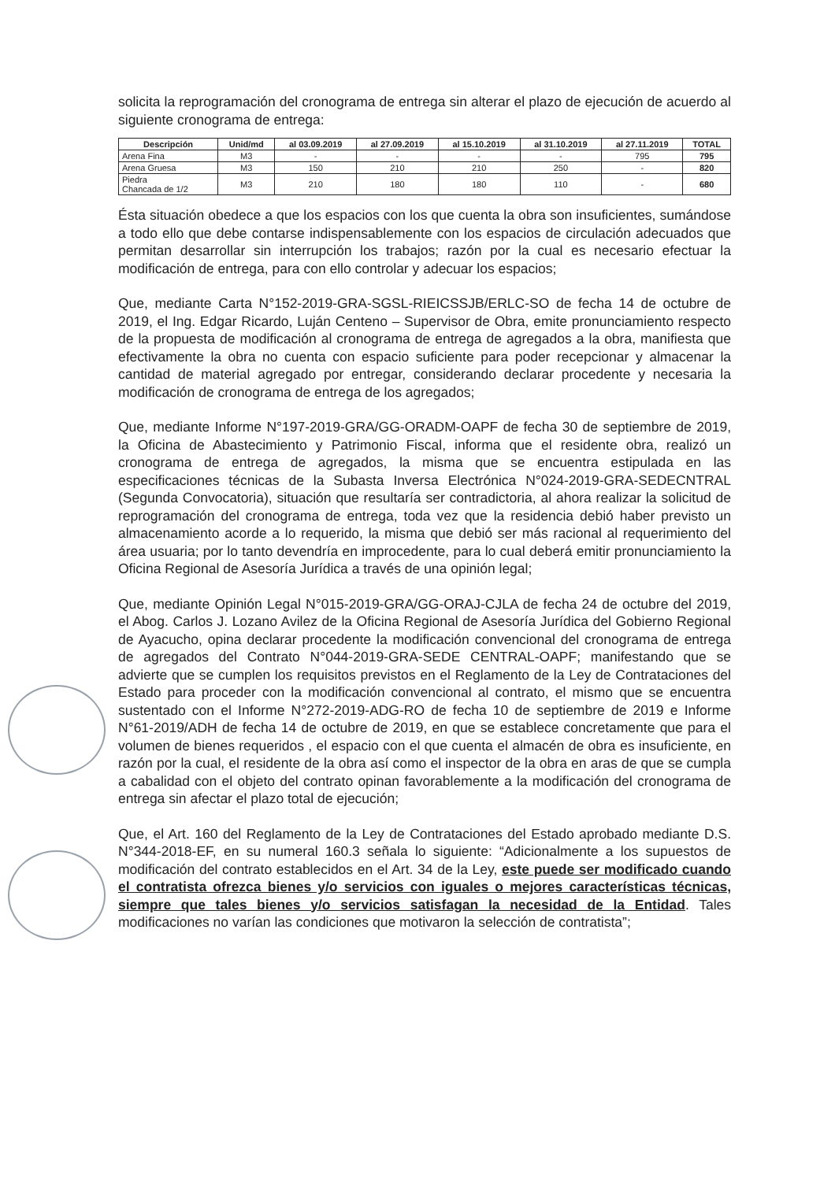solicita la reprogramación del cronograma de entrega sin alterar el plazo de ejecución de acuerdo al siguiente cronograma de entrega:
| Descripción | Unid/md | al 03.09.2019 | al 27.09.2019 | al 15.10.2019 | al 31.10.2019 | al 27.11.2019 | TOTAL |
| --- | --- | --- | --- | --- | --- | --- | --- |
| Arena Fina | M3 | - | - | - | - | 795 | 795 |
| Arena Gruesa | M3 | 150 | 210 | 210 | 250 | - | 820 |
| Piedra Chancada de 1/2 | M3 | 210 | 180 | 180 | 110 | - | 680 |
Ésta situación obedece a que los espacios con los que cuenta la obra son insuficientes, sumándose a todo ello que debe contarse indispensablemente con los espacios de circulación adecuados que permitan desarrollar sin interrupción los trabajos; razón por la cual es necesario efectuar la modificación de entrega, para con ello controlar y adecuar los espacios;
Que, mediante Carta N°152-2019-GRA-SGSL-RIEICSSJB/ERLC-SO de fecha 14 de octubre de 2019, el Ing. Edgar Ricardo, Luján Centeno – Supervisor de Obra, emite pronunciamiento respecto de la propuesta de modificación al cronograma de entrega de agregados a la obra, manifiesta que efectivamente la obra no cuenta con espacio suficiente para poder recepcionar y almacenar la cantidad de material agregado por entregar, considerando declarar procedente y necesaria la modificación de cronograma de entrega de los agregados;
Que, mediante Informe N°197-2019-GRA/GG-ORADM-OAPF de fecha 30 de septiembre de 2019, la Oficina de Abastecimiento y Patrimonio Fiscal, informa que el residente obra, realizó un cronograma de entrega de agregados, la misma que se encuentra estipulada en las especificaciones técnicas de la Subasta Inversa Electrónica N°024-2019-GRA-SEDECNTRAL (Segunda Convocatoria), situación que resultaría ser contradictoria, al ahora realizar la solicitud de reprogramación del cronograma de entrega, toda vez que la residencia debió haber previsto un almacenamiento acorde a lo requerido, la misma que debió ser más racional al requerimiento del área usuaria; por lo tanto devendría en improcedente, para lo cual deberá emitir pronunciamiento la Oficina Regional de Asesoría Jurídica a través de una opinión legal;
Que, mediante Opinión Legal N°015-2019-GRA/GG-ORAJ-CJLA de fecha 24 de octubre del 2019, el Abog. Carlos J. Lozano Avilez de la Oficina Regional de Asesoría Jurídica del Gobierno Regional de Ayacucho, opina declarar procedente la modificación convencional del cronograma de entrega de agregados del Contrato N°044-2019-GRA-SEDE CENTRAL-OAPF; manifestando que se advierte que se cumplen los requisitos previstos en el Reglamento de la Ley de Contrataciones del Estado para proceder con la modificación convencional al contrato, el mismo que se encuentra sustentado con el Informe N°272-2019-ADG-RO de fecha 10 de septiembre de 2019 e Informe N°61-2019/ADH de fecha 14 de octubre de 2019, en que se establece concretamente que para el volumen de bienes requeridos , el espacio con el que cuenta el almacén de obra es insuficiente, en razón por la cual, el residente de la obra así como el inspector de la obra en aras de que se cumpla a cabalidad con el objeto del contrato opinan favorablemente a la modificación del cronograma de entrega sin afectar el plazo total de ejecución;
Que, el Art. 160 del Reglamento de la Ley de Contrataciones del Estado aprobado mediante D.S. N°344-2018-EF, en su numeral 160.3 señala lo siguiente: “Adicionalmente a los supuestos de modificación del contrato establecidos en el Art. 34 de la Ley, este puede ser modificado cuando el contratista ofrezca bienes y/o servicios con iguales o mejores características técnicas, siempre que tales bienes y/o servicios satisfagan la necesidad de la Entidad. Tales modificaciones no varían las condiciones que motivaron la selección de contratista”;